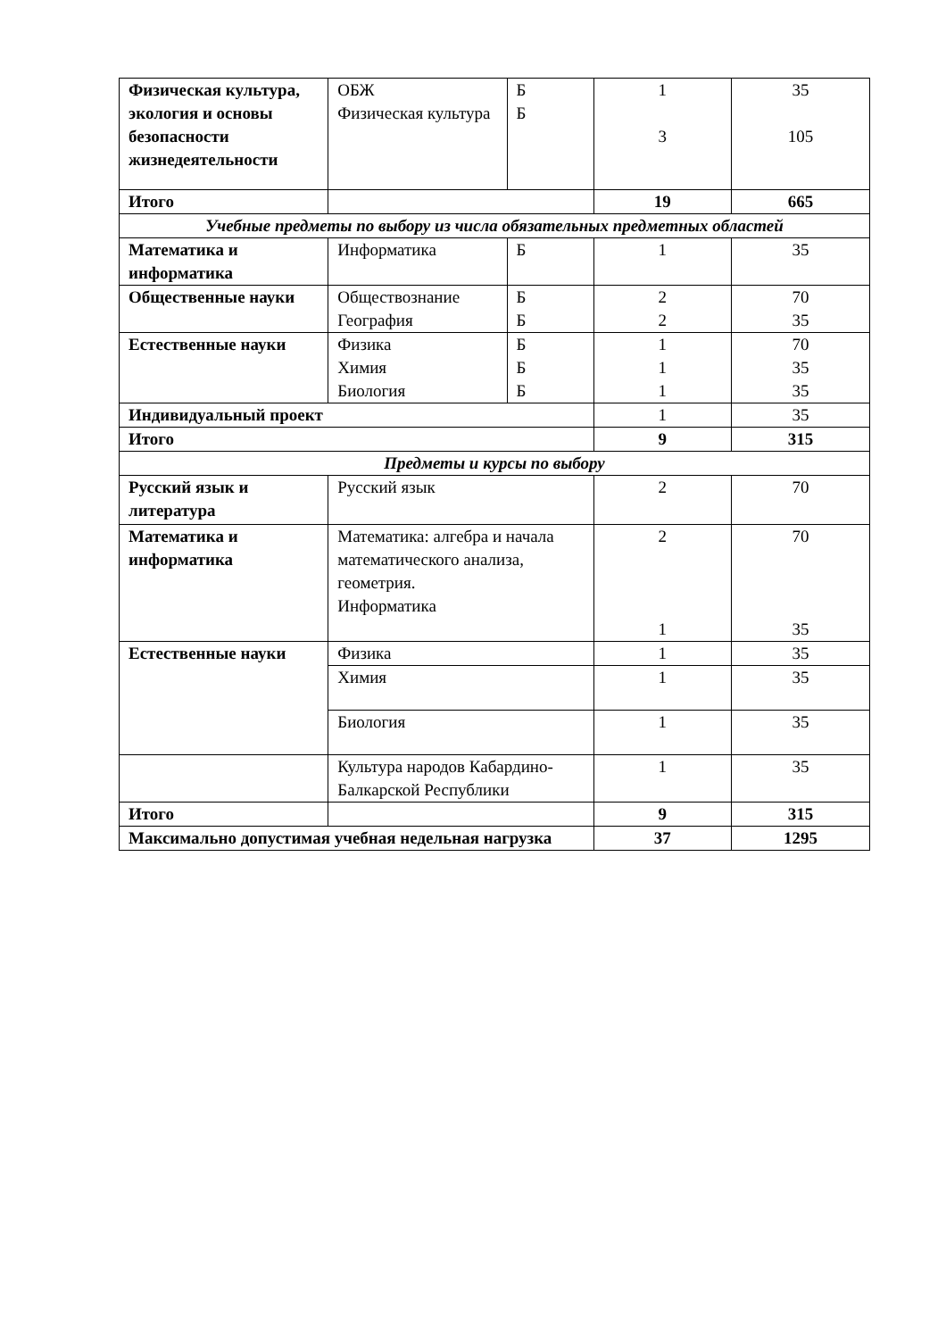| Физическая культура, экология и основы безопасности жизнедеятельности | ОБЖ Физическая культура | Б Б | 1 3 | 35 105 |
| Итого | | | 19 | 665 |
| Учебные предметы по выбору из числа обязательных предметных областей | | | | |
| Математика и информатика | Информатика | Б | 1 | 35 |
| Общественные науки | Обществознание География | Б Б | 2 2 | 70 35 |
| Естественные науки | Физика Химия Биология | Б Б Б | 1 1 1 | 70 35 35 |
| Индивидуальный проект | | | 1 | 35 |
| Итого | | | 9 | 315 |
| Предметы и курсы по выбору | | | | |
| Русский язык и литература | Русский язык | | 2 | 70 |
| Математика и информатика | Математика: алгебра и начала математического анализа, геометрия. Информатика | | 2 1 | 70 35 |
| Естественные науки | Физика | | 1 | 35 |
| | Химия | | 1 | 35 |
| | Биология | | 1 | 35 |
| | Культура народов Кабардино-Балкарской Республики | | 1 | 35 |
| Итого | | | 9 | 315 |
| Максимально допустимая учебная недельная нагрузка | | | 37 | 1295 |